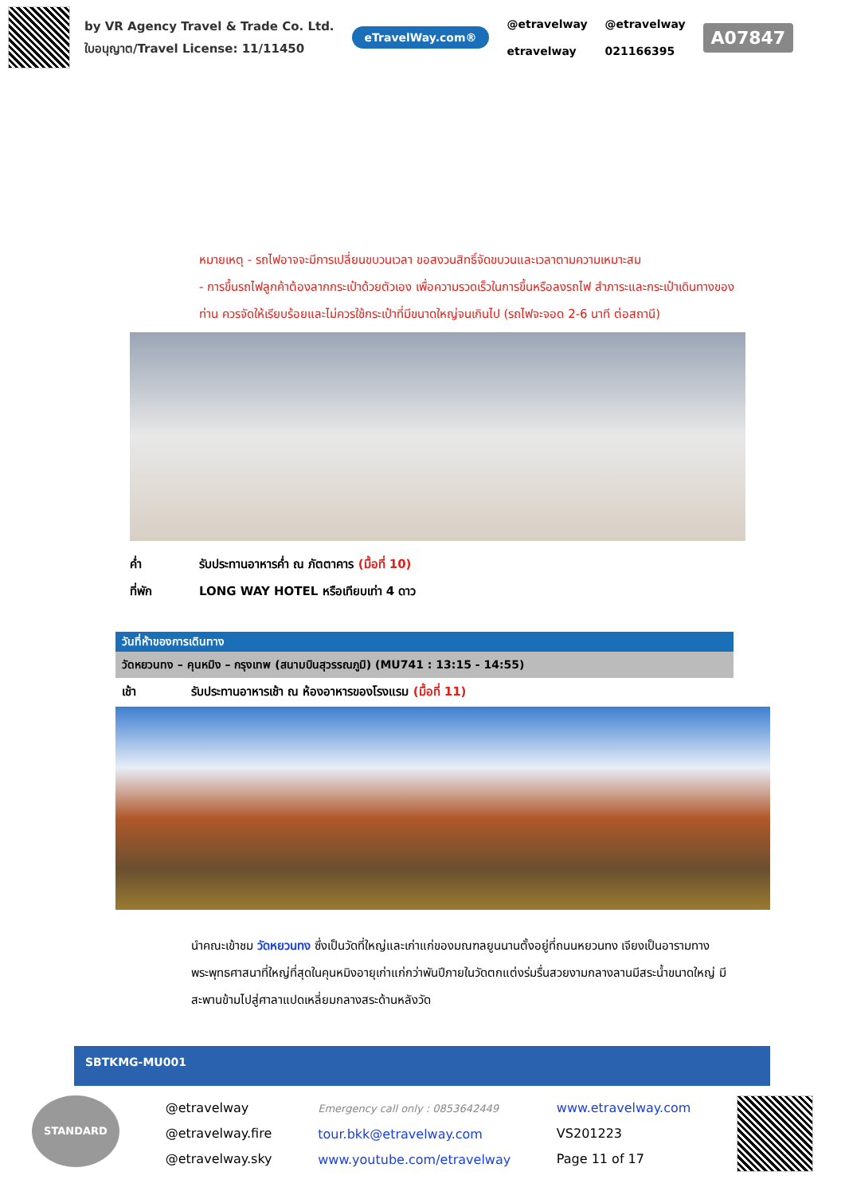by VR Agency Travel & Trade Co. Ltd.
ใบอนุญาต/Travel License: 11/11450
eTravelWay.com®
@etravelway
etravelway
@etravelway
021166395
A07847
หมายเหตุ - รถไฟอาจจะมีการเปลี่ยนขบวนเวลา ขอสงวนสิทธิ์จัดขบวนและเวลาตามความเหมาะสม
- การขึ้นรถไฟลูกค้าต้องลากกระเป๋าด้วยตัวเอง เพื่อความรวดเร็วในการขึ้นหรือลงรถไฟ สำภาระและกระเป๋าเดินทางของท่าน ควรจัดให้เรียบร้อยและไม่ควรใช้กระเป๋าที่มีขนาดใหญ่จนเกินไป (รถไฟจะจอด 2-6 นาที ต่อสถานี)
ค่ำ รับประทานอาหารค่ำ ณ ภัตตาคาร (มื้อที่ 10)
ที่พัก LONG WAY HOTEL หรือเทียบเท่า 4 ดาว
วันที่ห้าของการเดินทาง
วัดหยวนทง – คุนหมิง – กรุงเทพ (สนามบินสุวรรณภูมิ) (MU741 : 13:15 - 14:55)
เช้า รับประทานอาหารเช้า ณ ห้องอาหารของโรงแรม (มื้อที่ 11)
นำคณะเข้าชม วัดหยวนทง ซึ่งเป็นวัดที่ใหญ่และเก่าแก่ของมณฑลยูนนานตั้งอยู่ที่ถนนหยวนทง เจียงเป็นอารามทางพระพุทธศาสนาที่ใหญ่ที่สุดในคุนหมิงอายุเก่าแก่กว่าพันปีภายในวัดตกแต่งร่มรื่นสวยงามกลางลานมีสระน้ำขนาดใหญ่ มีสะพานข้ามไปสู่ศาลาแปดเหลี่ยมกลางสระด้านหลังวัด
SBTKMG-MU001
STANDARD
@etravelway
@etravelway.fire
@etravelway.sky
Emergency call only : 0853642449
tour.bkk@etravelway.com
www.youtube.com/etravelway
www.etravelway.com
VS201223
Page 11 of 17